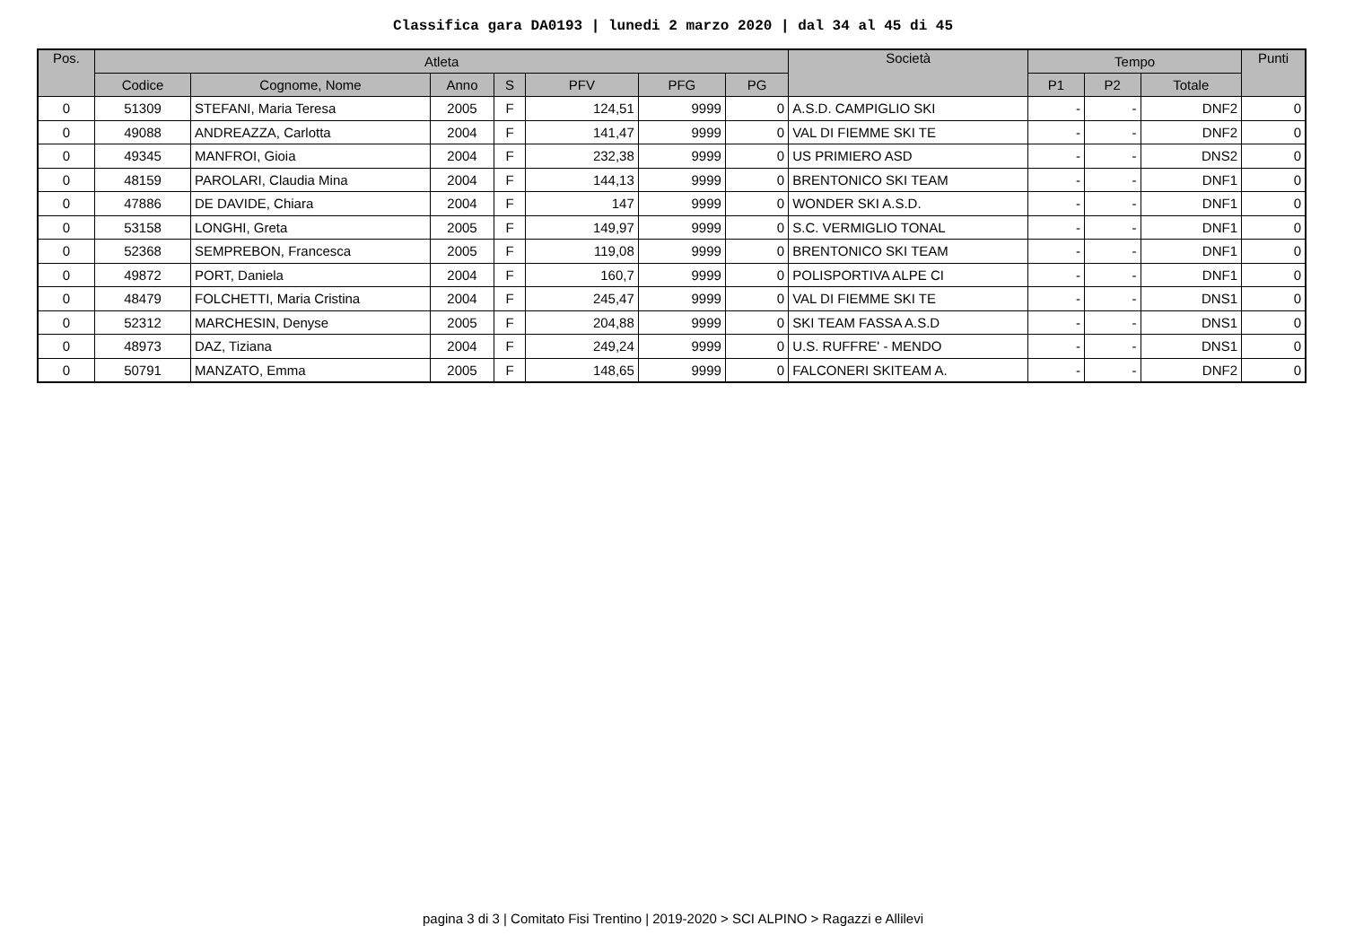Classifica gara DA0193 | lunedi 2 marzo 2020 | dal 34 al 45 di 45
| Pos. | Atleta | | | | | | | Società | Tempo | | | Punti |
| --- | --- | --- | --- | --- | --- | --- | --- | --- | --- | --- | --- | --- |
| | Codice | Cognome, Nome | Anno | S | PFV | PFG | PG | | P1 | P2 | Totale | |
| 0 | 51309 | STEFANI, Maria Teresa | 2005 | F | 124,51 | 9999 | 0 | A.S.D. CAMPIGLIO SKI | - | - | DNF2 | 0 |
| 0 | 49088 | ANDREAZZA, Carlotta | 2004 | F | 141,47 | 9999 | 0 | VAL DI FIEMME SKI TE | - | - | DNF2 | 0 |
| 0 | 49345 | MANFROI, Gioia | 2004 | F | 232,38 | 9999 | 0 | US PRIMIERO ASD | - | - | DNS2 | 0 |
| 0 | 48159 | PAROLARI, Claudia Mina | 2004 | F | 144,13 | 9999 | 0 | BRENTONICO SKI TEAM | - | - | DNF1 | 0 |
| 0 | 47886 | DE DAVIDE, Chiara | 2004 | F | 147 | 9999 | 0 | WONDER SKI A.S.D. | - | - | DNF1 | 0 |
| 0 | 53158 | LONGHI, Greta | 2005 | F | 149,97 | 9999 | 0 | S.C. VERMIGLIO TONAL | - | - | DNF1 | 0 |
| 0 | 52368 | SEMPREBON, Francesca | 2005 | F | 119,08 | 9999 | 0 | BRENTONICO SKI TEAM | - | - | DNF1 | 0 |
| 0 | 49872 | PORT, Daniela | 2004 | F | 160,7 | 9999 | 0 | POLISPORTIVA ALPE CI | - | - | DNF1 | 0 |
| 0 | 48479 | FOLCHETTI, Maria Cristina | 2004 | F | 245,47 | 9999 | 0 | VAL DI FIEMME SKI TE | - | - | DNS1 | 0 |
| 0 | 52312 | MARCHESIN, Denyse | 2005 | F | 204,88 | 9999 | 0 | SKI TEAM FASSA A.S.D | - | - | DNS1 | 0 |
| 0 | 48973 | DAZ, Tiziana | 2004 | F | 249,24 | 9999 | 0 | U.S. RUFFRE' - MENDO | - | - | DNS1 | 0 |
| 0 | 50791 | MANZATO, Emma | 2005 | F | 148,65 | 9999 | 0 | FALCONERI SKITEAM A. | - | - | DNF2 | 0 |
pagina 3 di 3 | Comitato Fisi Trentino | 2019-2020 > SCI ALPINO > Ragazzi e Allilevi